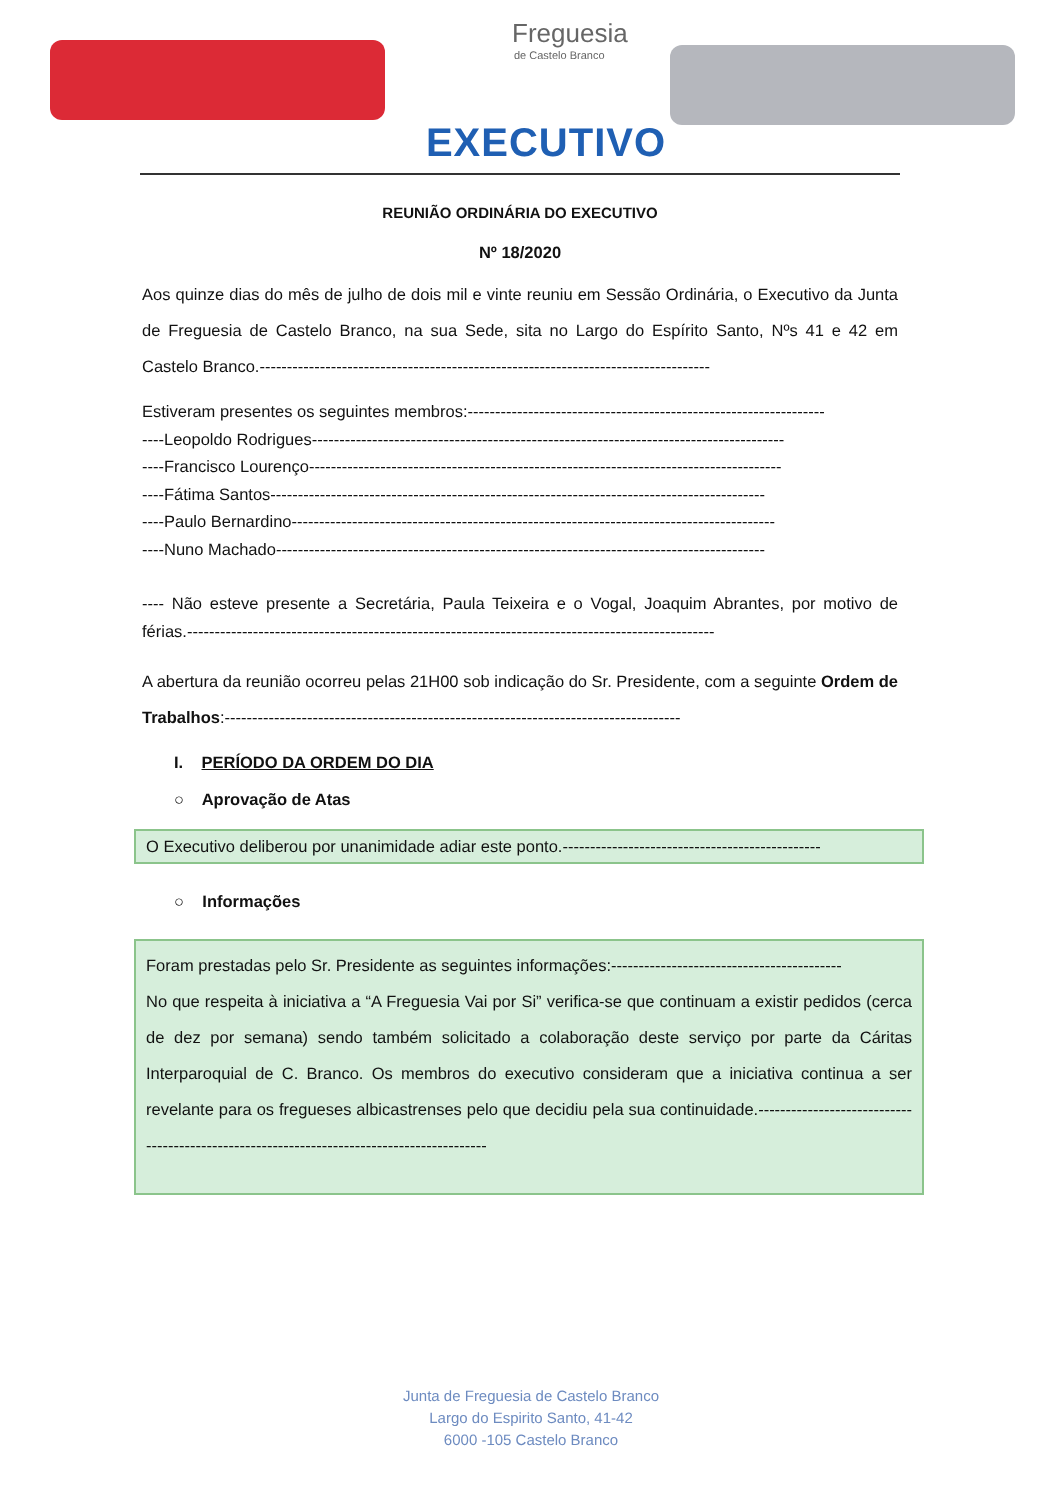Freguesia
de Castelo Branco
EXECUTIVO
REUNIÃO ORDINÁRIA DO EXECUTIVO
Nº 18/2020
Aos quinze dias do mês de julho de dois mil e vinte reuniu em Sessão Ordinária, o Executivo da Junta de Freguesia de Castelo Branco, na sua Sede, sita no Largo do Espírito Santo, Nºs 41 e 42 em Castelo Branco.----------------------------------------------------------------------------------
Estiveram presentes os seguintes membros:-----------------------------------------------------------------
----Leopoldo Rodrigues--------------------------------------------------------------------------------------
----Francisco Lourenço--------------------------------------------------------------------------------------
----Fátima Santos------------------------------------------------------------------------------------------
----Paulo Bernardino----------------------------------------------------------------------------------------
----Nuno Machado-----------------------------------------------------------------------------------------
---- Não esteve presente a Secretária, Paula Teixeira e o Vogal, Joaquim Abrantes, por motivo de férias.------------------------------------------------------------------------------------------------
A abertura da reunião ocorreu pelas 21H00 sob indicação do Sr. Presidente, com a seguinte Ordem de Trabalhos:-----------------------------------------------------------------------------------
I. PERÍODO DA ORDEM DO DIA
○ Aprovação de Atas
O Executivo deliberou por unanimidade adiar este ponto.-----------------------------------------------
○ Informações
Foram prestadas pelo Sr. Presidente as seguintes informações:------------------------------------------
No que respeita à iniciativa a “A Freguesia Vai por Si” verifica-se que continuam a existir pedidos (cerca de dez por semana) sendo também solicitado a colaboração deste serviço por parte da Cáritas Interparoquial de C. Branco. Os membros do executivo consideram que a iniciativa continua a ser revelante para os fregueses albicastrenses pelo que decidiu pela sua continuidade.------------------------------------------------------------------------------------------
Junta de Freguesia de Castelo Branco
Largo do Espirito Santo, 41-42
6000 -105 Castelo Branco